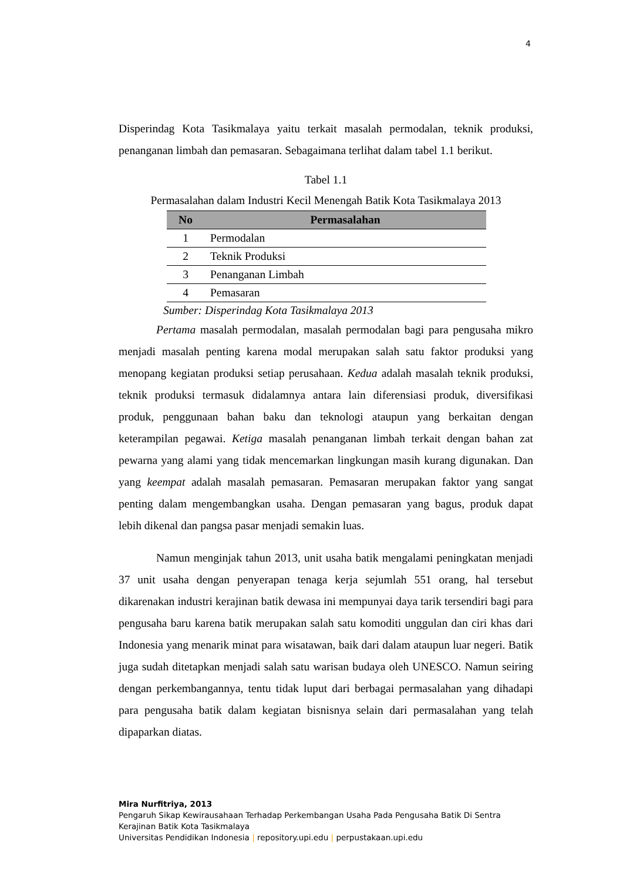4
Disperindag Kota Tasikmalaya yaitu terkait masalah permodalan, teknik produksi, penanganan limbah dan pemasaran. Sebagaimana terlihat dalam tabel 1.1 berikut.
Tabel 1.1
Permasalahan dalam Industri Kecil Menengah Batik Kota Tasikmalaya 2013
| No | Permasalahan |
| --- | --- |
| 1 | Permodalan |
| 2 | Teknik Produksi |
| 3 | Penanganan Limbah |
| 4 | Pemasaran |
Sumber: Disperindag Kota Tasikmalaya 2013
Pertama masalah permodalan, masalah permodalan bagi para pengusaha mikro menjadi masalah penting karena modal merupakan salah satu faktor produksi yang menopang kegiatan produksi setiap perusahaan. Kedua adalah masalah teknik produksi, teknik produksi termasuk didalamnya antara lain diferensiasi produk, diversifikasi produk, penggunaan bahan baku dan teknologi ataupun yang berkaitan dengan keterampilan pegawai. Ketiga masalah penanganan limbah terkait dengan bahan zat pewarna yang alami yang tidak mencemarkan lingkungan masih kurang digunakan. Dan yang keempat adalah masalah pemasaran. Pemasaran merupakan faktor yang sangat penting dalam mengembangkan usaha. Dengan pemasaran yang bagus, produk dapat lebih dikenal dan pangsa pasar menjadi semakin luas.
Namun menginjak tahun 2013, unit usaha batik mengalami peningkatan menjadi 37 unit usaha dengan penyerapan tenaga kerja sejumlah 551 orang, hal tersebut dikarenakan industri kerajinan batik dewasa ini mempunyai daya tarik tersendiri bagi para pengusaha baru karena batik merupakan salah satu komoditi unggulan dan ciri khas dari Indonesia yang menarik minat para wisatawan, baik dari dalam ataupun luar negeri. Batik juga sudah ditetapkan menjadi salah satu warisan budaya oleh UNESCO. Namun seiring dengan perkembangannya, tentu tidak luput dari berbagai permasalahan yang dihadapi para pengusaha batik dalam kegiatan bisnisnya selain dari permasalahan yang telah dipaparkan diatas.
Mira Nurfitriya, 2013
Pengaruh Sikap Kewirausahaan Terhadap Perkembangan Usaha Pada Pengusaha Batik Di Sentra
Kerajinan Batik Kota Tasikmalaya
Universitas Pendidikan Indonesia | repository.upi.edu | perpustakaan.upi.edu